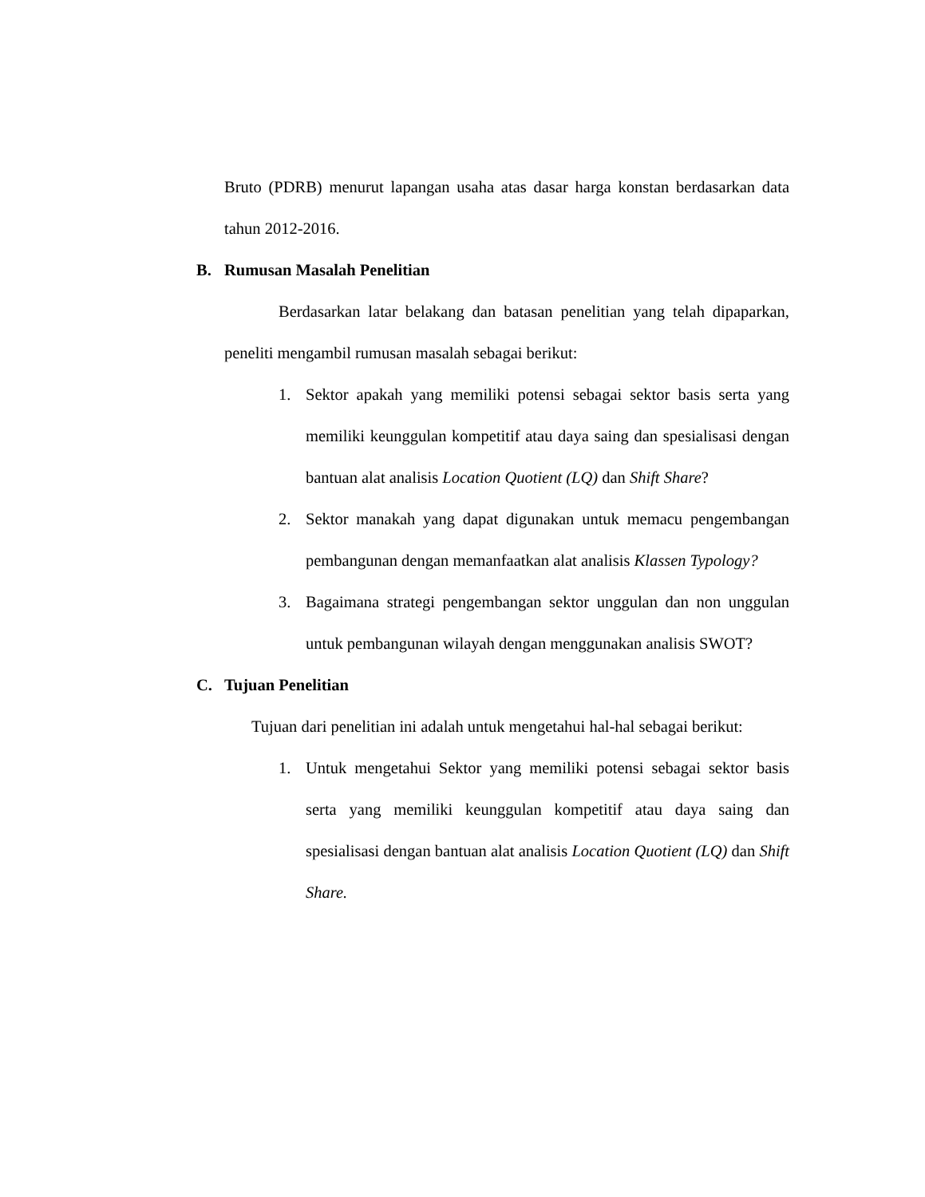Bruto (PDRB) menurut lapangan usaha atas dasar harga konstan berdasarkan data tahun 2012-2016.
B. Rumusan Masalah Penelitian
Berdasarkan latar belakang dan batasan penelitian yang telah dipaparkan, peneliti mengambil rumusan masalah sebagai berikut:
1. Sektor apakah yang memiliki potensi sebagai sektor basis serta yang memiliki keunggulan kompetitif atau daya saing dan spesialisasi dengan bantuan alat analisis Location Quotient (LQ) dan Shift Share?
2. Sektor manakah yang dapat digunakan untuk memacu pengembangan pembangunan dengan memanfaatkan alat analisis Klassen Typology?
3. Bagaimana strategi pengembangan sektor unggulan dan non unggulan untuk pembangunan wilayah dengan menggunakan analisis SWOT?
C. Tujuan Penelitian
Tujuan dari penelitian ini adalah untuk mengetahui hal-hal sebagai berikut:
1. Untuk mengetahui Sektor yang memiliki potensi sebagai sektor basis serta yang memiliki keunggulan kompetitif atau daya saing dan spesialisasi dengan bantuan alat analisis Location Quotient (LQ) dan Shift Share.